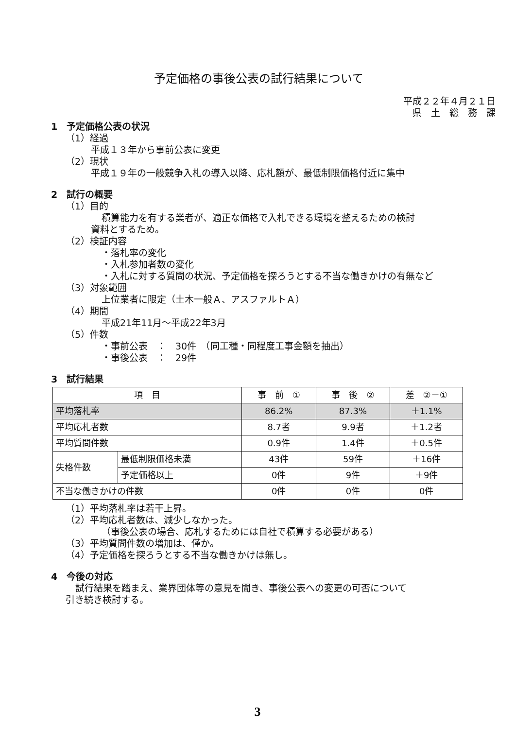予定価格の事後公表の試行結果について
平成２２年４月２１日
県　土　総　務　課
1　予定価格公表の状況
（1）経過
平成１３年から事前公表に変更
（2）現状
平成１９年の一般競争入札の導入以降、応札額が、最低制限価格付近に集中
2　試行の概要
（1）目的
積算能力を有する業者が、適正な価格で入札できる環境を整えるための検討
資料とするため。
（2）検証内容
・落札率の変化
・入札参加者数の変化
・入札に対する質問の状況、予定価格を探ろうとする不当な働きかけの有無など
（3）対象範囲
上位業者に限定（土木一般Ａ、アスファルトＡ）
（4）期間
平成21年11月～平成22年3月
（5）件数
・事前公表　：　30件　（同工種・同程度工事金額を抽出）
・事後公表　：　29件
3　試行結果
| 項 目 | | 事 前 ① | 事 後 ② | 差 ②－① |
| --- | --- | --- | --- | --- |
| 平均落札率 | | 86.2% | 87.3% | ＋1.1% |
| 平均応札者数 | | 8.7者 | 9.9者 | ＋1.2者 |
| 平均質問件数 | | 0.9件 | 1.4件 | ＋0.5件 |
| 失格件数 | 最低制限価格未満 | 43件 | 59件 | ＋16件 |
| | 予定価格以上 | 0件 | 9件 | ＋9件 |
| 不当な働きかけの件数 | | 0件 | 0件 | 0件 |
（1）平均落札率は若干上昇。
（2）平均応札者数は、減少しなかった。
（事後公表の場合、応札するためには自社で積算する必要がある）
（3）平均質問件数の増加は、僅か。
（4）予定価格を探ろうとする不当な働きかけは無し。
4　今後の対応
試行結果を踏まえ、業界団体等の意見を聞き、事後公表への変更の可否について
引き続き検討する。
3